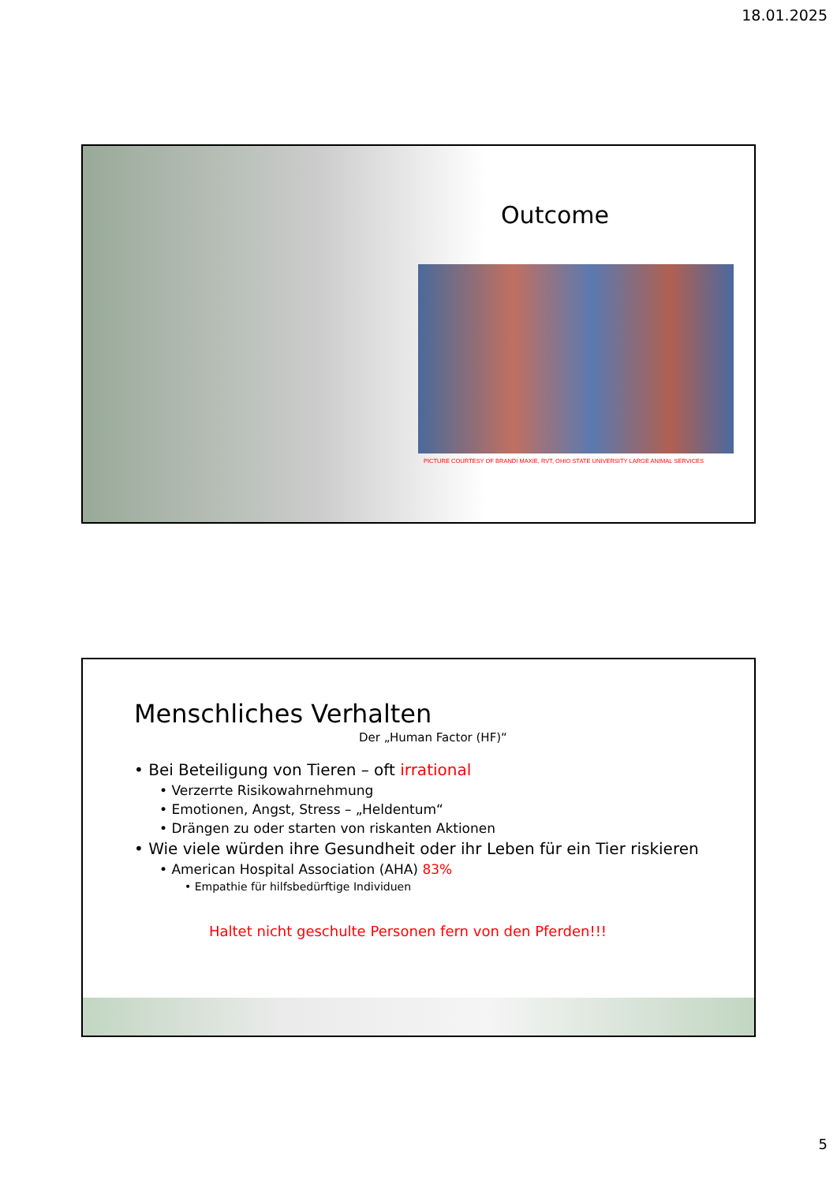18.01.2025
Outcome
PICTURE COURTESY OF BRANDI MAXIE, RVT, OHIO STATE UNIVERSITY LARGE ANIMAL SERVICES
Menschliches Verhalten
Der „Human Factor (HF)“
• Bei Beteiligung von Tieren – oft irrational
• Verzerrte Risikowahrnehmung
• Emotionen, Angst, Stress – „Heldentum“
• Drängen zu oder starten von riskanten Aktionen
• Wie viele würden ihre Gesundheit oder ihr Leben für ein Tier riskieren
• American Hospital Association (AHA) 83%
• Empathie für hilfsbedürftige Individuen
Haltet nicht geschulte Personen fern von den Pferden!!!
5